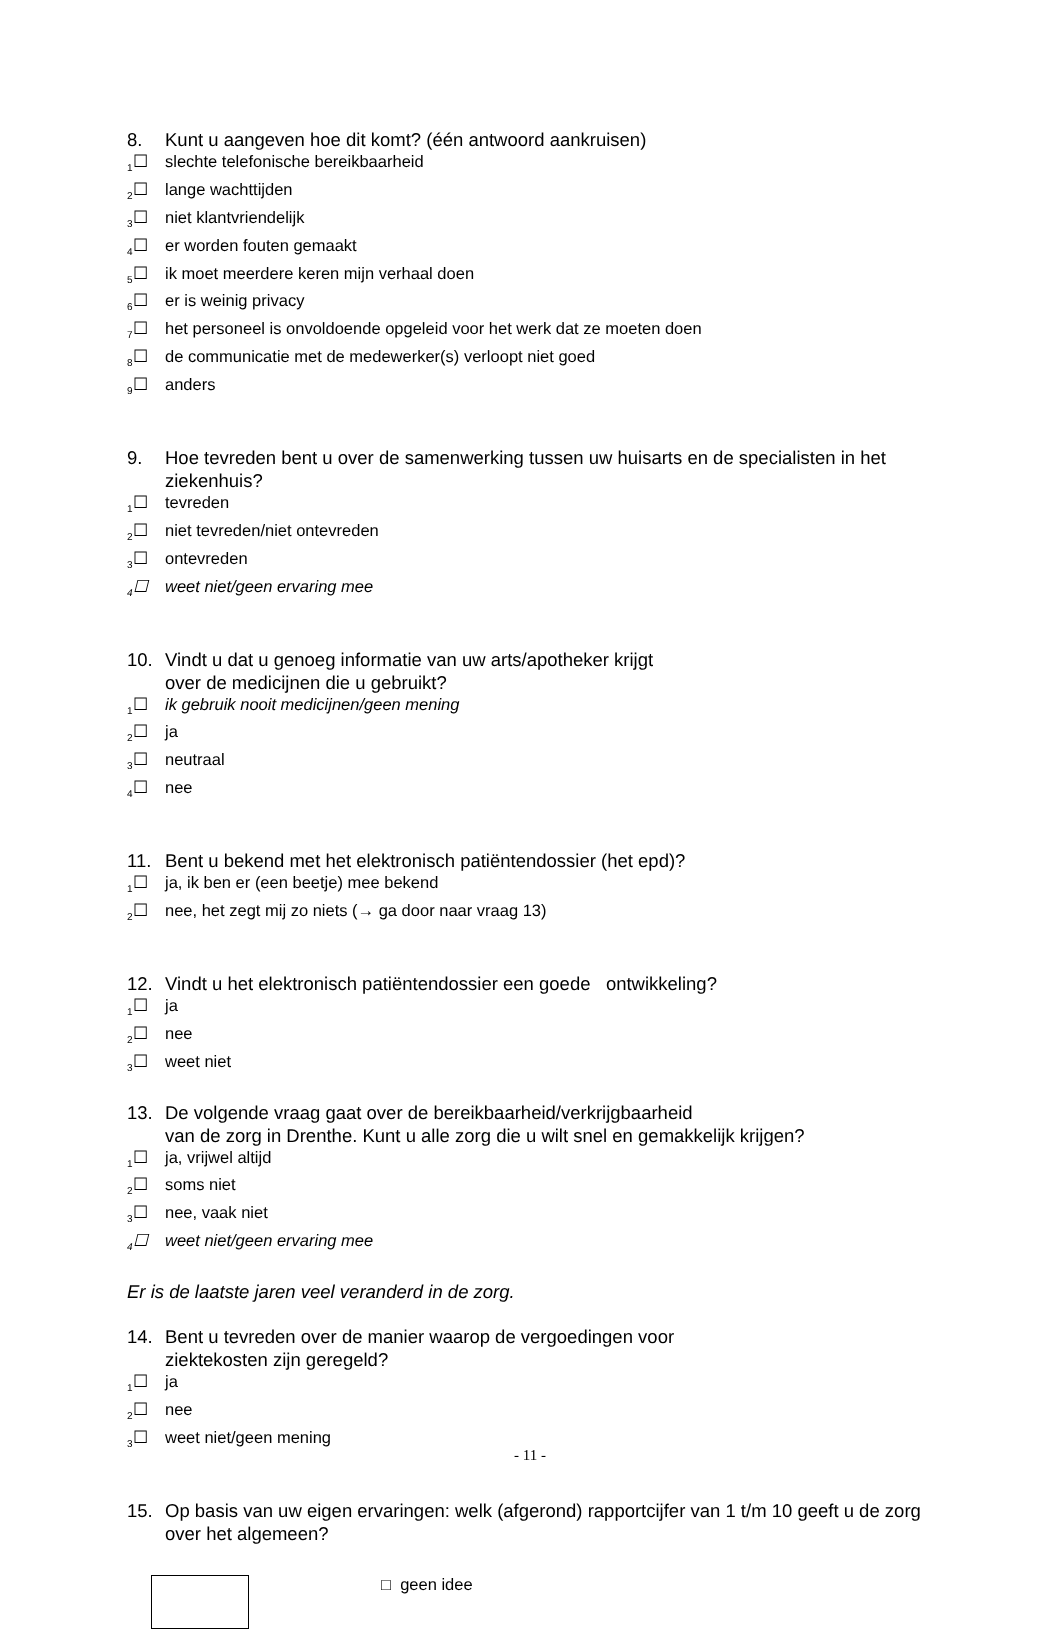8. Kunt u aangeven hoe dit komt? (één antwoord aankruisen)
<sub>1</sub>☐ slechte telefonische bereikbaarheid
<sub>2</sub>☐ lange wachttijden
<sub>3</sub>☐ niet klantvriendelijk
<sub>4</sub>☐ er worden fouten gemaakt
<sub>5</sub>☐ ik moet meerdere keren mijn verhaal doen
<sub>6</sub>☐ er is weinig privacy
<sub>7</sub>☐ het personeel is onvoldoende opgeleid voor het werk dat ze moeten doen
<sub>8</sub>☐ de communicatie met de medewerker(s) verloopt niet goed
<sub>9</sub>☐ anders
9. Hoe tevreden bent u over de samenwerking tussen uw huisarts en de specialisten in het ziekenhuis?
<sub>1</sub>☐ tevreden
<sub>2</sub>☐ niet tevreden/niet ontevreden
<sub>3</sub>☐ ontevreden
<sub>4</sub>☐ weet niet/geen ervaring mee
10. Vindt u dat u genoeg informatie van uw arts/apotheker krijgt
over de medicijnen die u gebruikt?
<sub>1</sub>☐ ik gebruik nooit medicijnen/geen mening
<sub>2</sub>☐ ja
<sub>3</sub>☐ neutraal
<sub>4</sub>☐ nee
11. Bent u bekend met het elektronisch patiëntendossier (het epd)?
<sub>1</sub>☐ ja, ik ben er (een beetje) mee bekend
<sub>2</sub>☐ nee, het zegt mij zo niets (→ ga door naar vraag 13)
12. Vindt u het elektronisch patiëntendossier een goede ontwikkeling?
<sub>1</sub>☐ ja
<sub>2</sub>☐ nee
<sub>3</sub>☐ weet niet
13. De volgende vraag gaat over de bereikbaarheid/verkrijgbaarheid
van de zorg in Drenthe. Kunt u alle zorg die u wilt snel en gemakkelijk krijgen?
<sub>1</sub>☐ ja, vrijwel altijd
<sub>2</sub>☐ soms niet
<sub>3</sub>☐ nee, vaak niet
<sub>4</sub>☐ weet niet/geen ervaring mee
Er is de laatste jaren veel veranderd in de zorg.
14. Bent u tevreden over de manier waarop de vergoedingen voor
ziektekosten zijn geregeld?
<sub>1</sub>☐ ja
<sub>2</sub>☐ nee
<sub>3</sub>☐ weet niet/geen mening
15. Op basis van uw eigen ervaringen: welk (afgerond) rapportcijfer van 1 t/m 10 geeft u de zorg over het algemeen?
□ geen idee
- 11 -